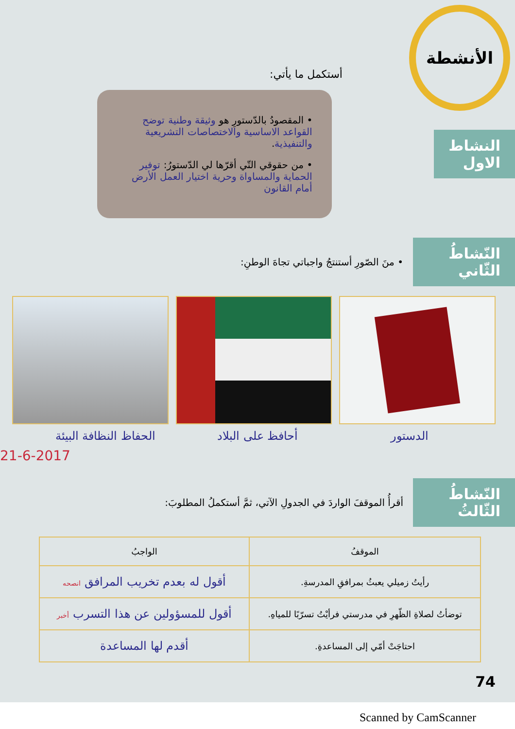الأنشطة
أستكمل ما يأتي:
النشاط الاول
• المقصودُ بالدّستورِ هو وثيقة وطنية توضح القواعد الاساسية والاختصاصات التشريعية والتنفيذية.
• من حقوقي التّي أقرّها لي الدّستورُ: توفير الحماية والمساواة وحرية اختيار العمل الأرض أمام القانون
النّشاطُ الثّاني
• منَ الصّورِ أستنتجُ واجباتي تجاهَ الوطنِ:
الدستور أحافظ على البلاد الحفاظ النظافة البيئة
21-6-2017
النّشاطُ الثّالثُ
أقرأُ الموقفَ الواردَ في الجدولِ الآتي، ثمَّ أستكملُ المطلوبَ:
| الموقفُ | الواجبُ |
| --- | --- |
| رأيتُ زميلي يعبثُ بمرافقِ المدرسةِ. | أقول له بعدم تخريب المرافق انصحه |
| توضأتُ لصلاةِ الظّهرِ في مدرستي فرأيْتُ تسرّبًا للمياهِ. | أقول للمسؤولين عن هذا التسرب أخبر |
| احتاجَتْ أمّي إلى المساعدةِ. | أقدم لها المساعدة |
74
Scanned by CamScanner